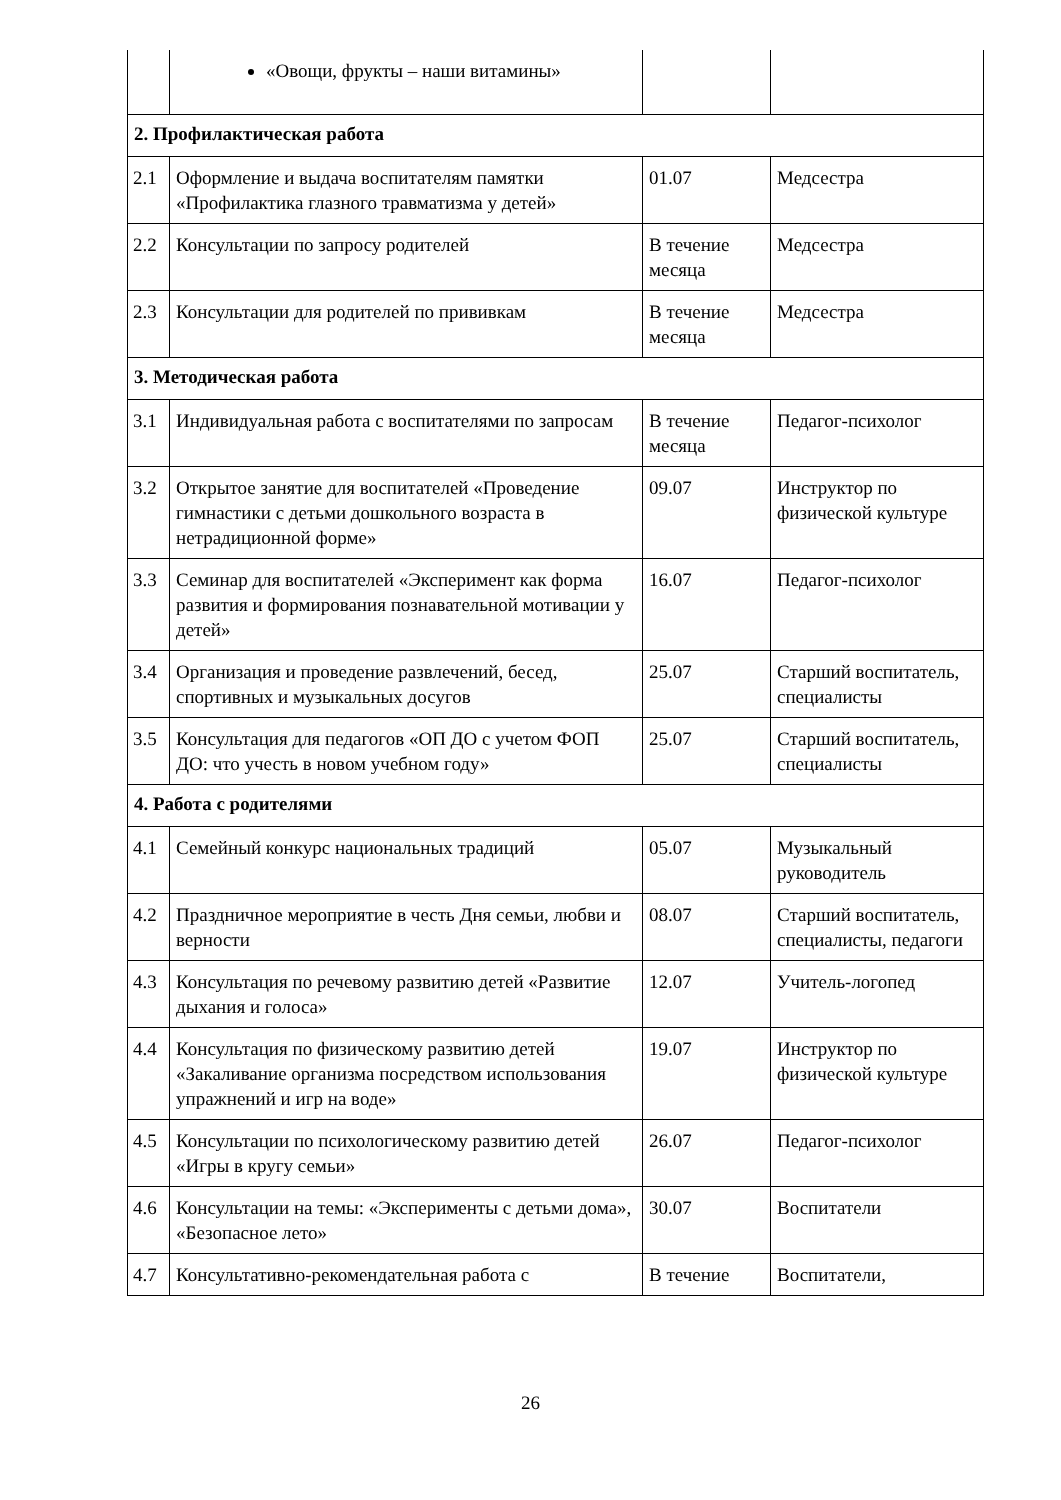| | «Овощи, фрукты – наши витамины» | | |
| 2. Профилактическая работа | | | |
| 2.1 | Оформление и выдача воспитателям памятки «Профилактика глазного травматизма у детей» | 01.07 | Медсестра |
| 2.2 | Консультации по запросу родителей | В течение месяца | Медсестра |
| 2.3 | Консультации для родителей по прививкам | В течение месяца | Медсестра |
| 3. Методическая работа | | | |
| 3.1 | Индивидуальная работа с воспитателями по запросам | В течение месяца | Педагог-психолог |
| 3.2 | Открытое занятие для воспитателей «Проведение гимнастики с детьми дошкольного возраста в нетрадиционной форме» | 09.07 | Инструктор по физической культуре |
| 3.3 | Семинар для воспитателей «Эксперимент как форма развития и формирования познавательной мотивации у детей» | 16.07 | Педагог-психолог |
| 3.4 | Организация и проведение развлечений, бесед, спортивных и музыкальных досугов | 25.07 | Старший воспитатель, специалисты |
| 3.5 | Консультация для педагогов «ОП ДО с учетом ФОП ДО: что учесть в новом учебном году» | 25.07 | Старший воспитатель, специалисты |
| 4. Работа с родителями | | | |
| 4.1 | Семейный конкурс национальных традиций | 05.07 | Музыкальный руководитель |
| 4.2 | Праздничное мероприятие в честь Дня семьи, любви и верности | 08.07 | Старший воспитатель, специалисты, педагоги |
| 4.3 | Консультация по речевому развитию детей «Развитие дыхания и голоса» | 12.07 | Учитель-логопед |
| 4.4 | Консультация по физическому развитию детей «Закаливание организма посредством использования упражнений и игр на воде» | 19.07 | Инструктор по физической культуре |
| 4.5 | Консультации по психологическому развитию детей «Игры в кругу семьи» | 26.07 | Педагог-психолог |
| 4.6 | Консультации на темы: «Эксперименты с детьми дома», «Безопасное лето» | 30.07 | Воспитатели |
| 4.7 | Консультативно-рекомендательная работа с | В течение | Воспитатели, |
26